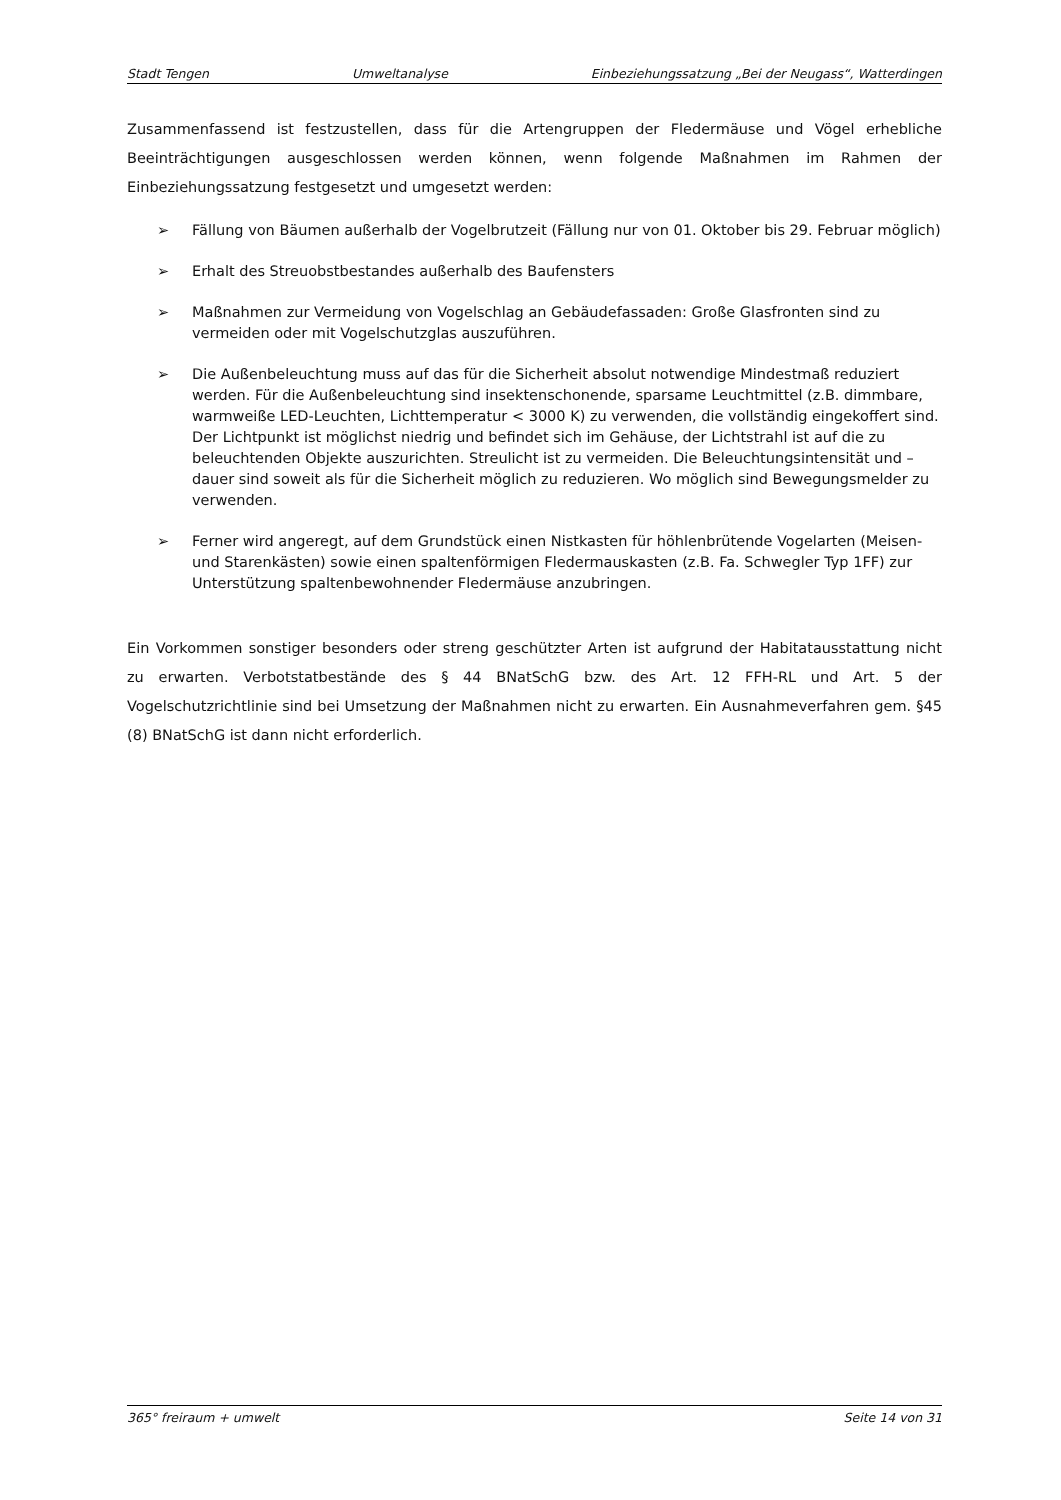Stadt Tengen Umweltanalyse Einbeziehungssatzung „Bei der Neugass“, Watterdingen
Zusammenfassend ist festzustellen, dass für die Artengruppen der Fledermäuse und Vögel erhebliche Beeinträchtigungen ausgeschlossen werden können, wenn folgende Maßnahmen im Rahmen der Einbeziehungssatzung festgesetzt und umgesetzt werden:
➢ Fällung von Bäumen außerhalb der Vogelbrutzeit (Fällung nur von 01. Oktober bis 29. Februar möglich)
➢ Erhalt des Streuobstbestandes außerhalb des Baufensters
➢ Maßnahmen zur Vermeidung von Vogelschlag an Gebäudefassaden: Große Glasfronten sind zu vermeiden oder mit Vogelschutzglas auszuführen.
➢ Die Außenbeleuchtung muss auf das für die Sicherheit absolut notwendige Mindestmaß reduziert werden. Für die Außenbeleuchtung sind insektenschonende, sparsame Leuchtmittel (z.B. dimmbare, warmweiße LED-Leuchten, Lichttemperatur < 3000 K) zu verwenden, die vollständig eingekoffert sind. Der Lichtpunkt ist möglichst niedrig und befindet sich im Gehäuse, der Lichtstrahl ist auf die zu beleuchtenden Objekte auszurichten. Streulicht ist zu vermeiden. Die Beleuchtungsintensität und –dauer sind soweit als für die Sicherheit möglich zu reduzieren. Wo möglich sind Bewegungsmelder zu verwenden.
➢ Ferner wird angeregt, auf dem Grundstück einen Nistkasten für höhlenbrütende Vogelarten (Meisen- und Starenkästen) sowie einen spaltenförmigen Fledermauskasten (z.B. Fa. Schwegler Typ 1FF) zur Unterstützung spaltenbewohnender Fledermäuse anzubringen.
Ein Vorkommen sonstiger besonders oder streng geschützter Arten ist aufgrund der Habitatausstattung nicht zu erwarten. Verbotstatbestände des § 44 BNatSchG bzw. des Art. 12 FFH-RL und Art. 5 der Vogelschutzrichtlinie sind bei Umsetzung der Maßnahmen nicht zu erwarten. Ein Ausnahmeverfahren gem. §45 (8) BNatSchG ist dann nicht erforderlich.
365° freiraum + umwelt Seite 14 von 31